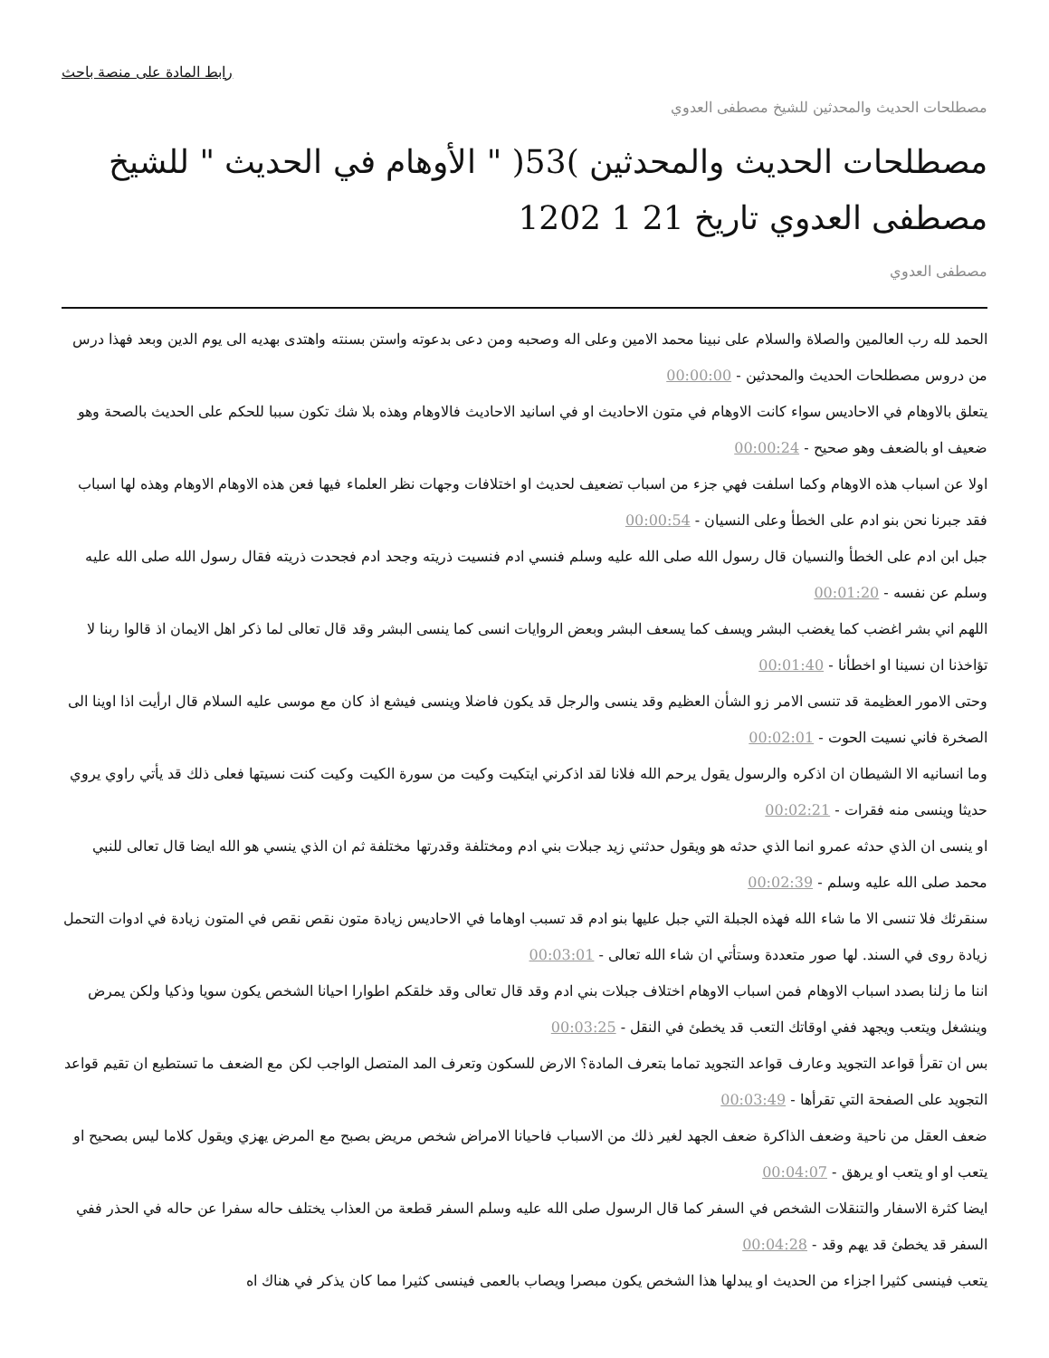رابط المادة على منصة باحث
مصطلحات الحديث والمحدثين للشيخ مصطفى العدوي
مصطلحات الحديث والمحدثين )53( " الأوهام في الحديث " للشيخ مصطفى العدوي تاريخ 21 1 1202
مصطفى العدوي
الحمد لله رب العالمين والصلاة والسلام على نبينا محمد الامين وعلى اله وصحبه ومن دعى بدعوته واستن بسنته واهتدى بهديه الى يوم الدين وبعد فهذا درس من دروس مصطلحات الحديث والمحدثين - 00:00:00
يتعلق بالاوهام في الاحاديس سواء كانت الاوهام في متون الاحاديث او في اسانيد الاحاديث فالاوهام وهذه بلا شك تكون سببا للحكم على الحديث بالصحة وهو ضعيف او بالضعف وهو صحيح - 00:00:24
اولا عن اسباب هذه الاوهام وكما اسلفت فهي جزء من اسباب تضعيف لحديث او اختلافات وجهات نظر العلماء فيها فعن هذه الاوهام الاوهام وهذه لها اسباب فقد جبرنا نحن بنو ادم على الخطأ وعلى النسيان - 00:00:54
جبل ابن ادم على الخطأ والنسيان قال رسول الله صلى الله عليه وسلم فنسي ادم فنسيت ذريته وجحد ادم فجحدت ذريته فقال رسول الله صلى الله عليه وسلم عن نفسه - 00:01:20
اللهم اني بشر اغضب كما يغضب البشر ويسف كما يسعف البشر وبعض الروايات انسى كما ينسى البشر وقد قال تعالى لما ذكر اهل الايمان اذ قالوا ربنا لا تؤاخذنا ان نسينا او اخطأنا - 00:01:40
وحتى الامور العظيمة قد تنسى الامر زو الشأن العظيم وقد ينسى والرجل قد يكون فاضلا وينسى فيشع اذ كان مع موسى عليه السلام قال ارأيت اذا اوينا الى الصخرة فاني نسيت الحوت - 00:02:01
وما انسانيه الا الشيطان ان اذكره والرسول يقول يرحم الله فلانا لقد اذكرني ايتكيت وكيت من سورة الكيت وكيت كنت نسيتها فعلى ذلك قد يأتي راوي يروي حديثا وينسى منه فقرات - 00:02:21
او ينسى ان الذي حدثه عمرو انما الذي حدثه هو ويقول حدثني زيد جبلات بني ادم ومختلفة وقدرتها مختلفة ثم ان الذي ينسي هو الله ايضا قال تعالى للنبي محمد صلى الله عليه وسلم - 00:02:39
سنقرئك فلا تنسى الا ما شاء الله فهذه الجبلة التي جبل عليها بنو ادم قد تسبب اوهاما في الاحاديس زيادة متون نقص نقص في المتون زيادة في ادوات التحمل زيادة روى في السند. لها صور متعددة وستأتي ان شاء الله تعالى - 00:03:01
اننا ما زلنا بصدد اسباب الاوهام فمن اسباب الاوهام اختلاف جبلات بني ادم وقد قال تعالى وقد خلقكم اطوارا احيانا الشخص يكون سويا وذكيا ولكن يمرض وينشغل ويتعب ويجهد ففي اوقاتك التعب قد يخطئ في النقل - 00:03:25
بس ان تقرأ قواعد التجويد وعارف قواعد التجويد تماما بتعرف المادة؟ الارض للسكون وتعرف المد المتصل الواجب لكن مع الضعف ما تستطيع ان تقيم قواعد التجويد على الصفحة التي تقرأها - 00:03:49
ضعف العقل من ناحية وضعف الذاكرة ضعف الجهد لغير ذلك من الاسباب فاحيانا الامراض شخص مريض بصبح مع المرض يهزي ويقول كلاما ليس بصحيح او يتعب او او يتعب او يرهق - 00:04:07
ايضا كثرة الاسفار والتنقلات الشخص في السفر كما قال الرسول صلى الله عليه وسلم السفر قطعة من العذاب يختلف حاله سفرا عن حاله في الحذر ففي السفر قد يخطئ قد يهم وقد - 00:04:28
يتعب فينسى كثيرا اجزاء من الحديث او يبدلها هذا الشخص يكون مبصرا ويصاب بالعمى فينسى كثيرا مما كان يذكر في هناك اه